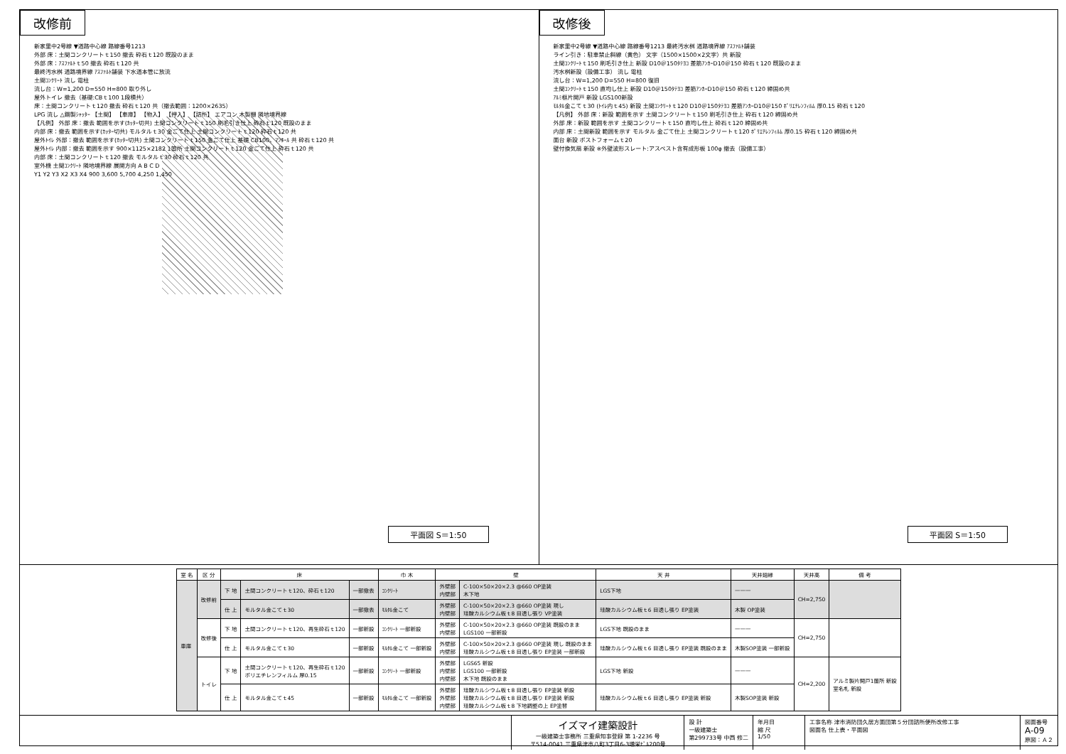改修前
新家里中2号線 ▼道路中心線 路線番号1213
外部 床：土間コンクリートｔ150 撤去 砕石ｔ120 既設のまま
外部 床：ｱｽﾌｧﾙﾄｔ50 撤去 砕石ｔ120 共
最終汚水桝 道路境界線 ｱｽﾌｧﾙﾄ舗装 下水道本管に放流
土間ｺﾝｸﾘｰﾄ 流し 電柱
流し台：W=1,200 D=550 H=800 取り外し
屋外トイレ 撤去（基礎:CBｔ100 1段積共）
床：土間コンクリートｔ120 撤去 砕石ｔ120 共（撤去範囲：1200×2635）
LPG 流し △鋼製ｼｬｯﾀｰ 【土間】 【車庫】 【物入】 【押入】 【詰所】 エアコン 木製棚 隣地境界線
【凡例】 外部 床：撤去 範囲を示す(ｶｯﾀｰ切共) 土間コンクリートｔ150 刷毛引き仕上 砕石ｔ120 既設のまま
内部 床：撤去 範囲を示す(ｶｯﾀｰ切共) モルタルｔ30 金ごて仕上 土間コンクリートｔ120 砕石ｔ120 共
屋外ﾄｲﾚ 外部：撤去 範囲を示す(ｶｯﾀｰ切共) 土間コンクリートｔ150 金ごて仕上 基礎 CB100、ﾏﾝﾎｰﾙ 共 砕石ｔ120 共
屋外ﾄｲﾚ 内部：撤去 範囲を示す 900×1125×2182 1箇所 土間コンクリートｔ120 金ごて仕上 砕石ｔ120 共
内部 床：土間コンクリートｔ120 撤去 モルタルｔ30 砕石ｔ120 共
室外機 土間ｺﾝｸﾘｰﾄ 隣地境界線 展開方向 A B C D
Y1 Y2 Y3 X2 X3 X4 900 3,600 5,700 4,250 1,450
平面図 S＝1:50
改修後
新家里中2号線 ▼道路中心線 路線番号1213 最終汚水桝 道路境界線 ｱｽﾌｧﾙﾄ舗装
ライン引き：駐車禁止斜線（黄色） 文字（1500×1500×2文字）共 新設
土間ｺﾝｸﾘｰﾄｔ150 刷毛引き仕上 新設 D10＠150ﾀﾃﾖｺ 差筋ｱﾝｶｰD10＠150 砕石ｔ120 既設のまま
汚水桝新設（設備工事） 流し 電柱
流し台：W=1,200 D=550 H=800 復旧
土間ｺﾝｸﾘｰﾄｔ150 直均し仕上 新設 D10＠150ﾀﾃﾖｺ 差筋ｱﾝｶｰD10＠150 砕石ｔ120 締固め共
ｱﾙﾐ框片開戸 新設 LGS100新設
ﾓﾙﾀﾙ金こてｔ30 (ﾄｲﾚ内ｔ45) 新設 土間ｺﾝｸﾘｰﾄｔ120 D10＠150ﾀﾃﾖｺ 差筋ｱﾝｶｰD10＠150 ﾎﾟﾘｴﾁﾚﾝﾌｨﾙﾑ 厚0.15 砕石ｔ120
【凡例】 外部 床：新設 範囲を示す 土間コンクリートｔ150 刷毛引き仕上 砕石ｔ120 締固め共
外部 床：新設 範囲を示す 土間コンクリートｔ150 直均し仕上 砕石ｔ120 締固め共
内部 床：土間新設 範囲を示す モルタル 金ごて仕上 土間コンクリートｔ120 ﾎﾟﾘｴﾁﾚﾝﾌｨﾙﾑ 厚0.15 砕石ｔ120 締固め共
面台 新設 ポストフォームｔ20
壁付換気扇 新設 ※外壁波形スレート:アスベスト含有成形板 100φ 撤去（設備工事）
平面図 S＝1:50
| 室 名 | 区 分 | 床 | | | 巾 木 | 壁 | | 天 井 | 天井廻縁 | 天井高 | 備 考 |
| --- | --- | --- | --- | --- | --- | --- | --- | --- | --- | --- | --- |
| 車庫 | 改修前 | 下 地 | 土間コンクリートｔ120、砕石ｔ120 | 一部撤去 | ｺﾝｸﾘｰﾄ | 外壁部 内壁部 | C-100×50×20×2.3 @660 OP塗装 木下地 | LGS下地 | ——— | CH=2,750 | |
| | | 仕 上 | モルタル金こてｔ30 | 一部撤去 | ﾓﾙﾀﾙ金こて | 外壁部 内壁部 | C-100×50×20×2.3 @660 OP塗装 現し 珪酸カルシウム板ｔ8 目透し張り VP塗装 | 珪酸カルシウム板ｔ6 目透し張り EP塗装 | 木製 OP塗装 | | |
| | 改修後 | 下 地 | 土間コンクリートｔ120、再生砕石ｔ120 | 一部新設 | ｺﾝｸﾘｰﾄ 一部新設 | 外壁部 内壁部 | C-100×50×20×2.3 @660 OP塗装 既設のまま LGS100 一部新設 | LGS下地 既設のまま | ——— | CH=2,750 | |
| | | 仕 上 | モルタル金こてｔ30 | 一部新設 | ﾓﾙﾀﾙ金こて 一部新設 | 外壁部 内壁部 | C-100×50×20×2.3 @660 OP塗装 現し 既設のまま 珪酸カルシウム板ｔ8 目透し張り EP塗装 一部新設 | 珪酸カルシウム板ｔ6 目透し張り EP塗装 既設のまま | 木製SOP塗装 一部新設 | | |
| | トイレ | 下 地 | 土間コンクリートｔ120、再生砕石ｔ120 ポリエチレンフィルム 厚0.15 | 一部新設 | ｺﾝｸﾘｰﾄ 一部新設 | 外壁部 内壁部 内壁部 | LGS65 新設 LGS100 一部新設 木下地 既設のまま | LGS下地 新設 | ——— | CH=2,200 | アルミ製片開戸1箇所 新設 室名札 新設 |
| | | 仕 上 | モルタル金こてｔ45 | 一部新設 | ﾓﾙﾀﾙ金こて 一部新設 | 外壁部 外壁部 内壁部 | 珪酸カルシウム板ｔ8 目透し張り EP塗装 新設 珪酸カルシウム板ｔ8 目透し張り EP塗装 新設 珪酸カルシウム板ｔ8 下地調整の上 EP塗替 | 珪酸カルシウム板ｔ6 目透し張り EP塗装 新設 | 木製SOP塗装 新設 | | |
イズマイ建築設計
一級建築士事務所 三重県知事登録 第 1-2236 号
〒514-0041 三重県津市八町3丁目6-3増栄ﾋﾞﾙ200号
設 計
一級建築士
第299733号 中西 修二
年月日
縮 尺
1/50
工事名称 津市消防団久居方面団第５分団詰所便所改修工事
図面名 仕上表・平面図
図面番号
A-09
原図：Ａ２